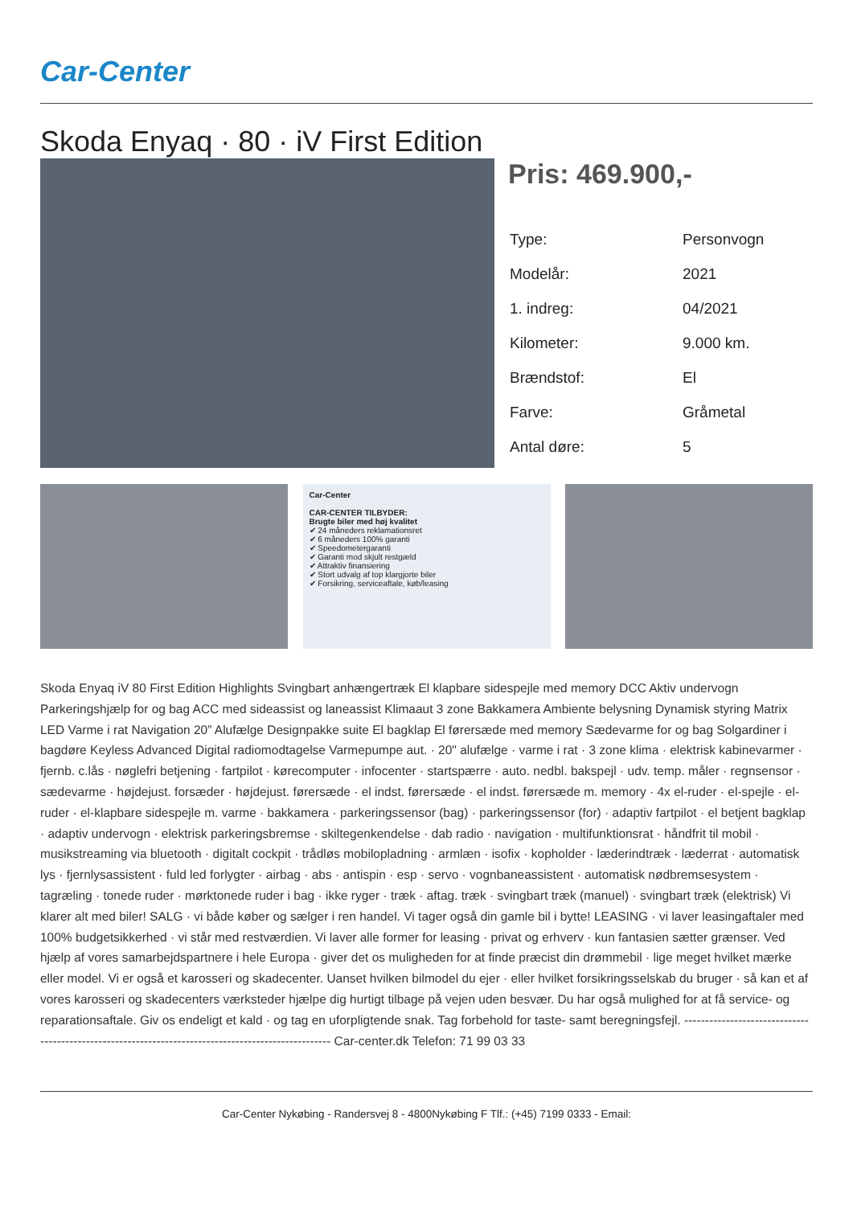Car-Center
Skoda Enyaq · 80 · iV First Edition
Pris: 469.900,-
| Type: | Personvogn |
| Modelår: | 2021 |
| 1. indreg: | 04/2021 |
| Kilometer: | 9.000 km. |
| Brændstof: | El |
| Farve: | Gråmetal |
| Antal døre: | 5 |
Car-Center
CAR-CENTER TILBYDER:
Brugte biler med høj kvalitet
✔ 24 måneders reklamationsret
✔ 6 måneders 100% garanti
✔ Speedometergaranti
✔ Garanti mod skjult restgæld
✔ Attraktiv finansiering
✔ Stort udvalg af top klargjorte biler
✔ Forsikring, serviceaftale, køb/leasing
Skoda Enyaq iV 80 First Edition Highlights Svingbart anhængertræk El klapbare sidespejle med memory DCC Aktiv undervogn Parkeringshjælp for og bag ACC med sideassist og laneassist Klimaaut 3 zone Bakkamera Ambiente belysning Dynamisk styring Matrix LED Varme i rat Navigation 20” Alufælge Designpakke suite El bagklap El førersæde med memory Sædevarme for og bag Solgardiner i bagdøre Keyless Advanced Digital radiomodtagelse Varmepumpe aut. · 20" alufælge · varme i rat · 3 zone klima · elektrisk kabinevarmer · fjernb. c.lås · nøglefri betjening · fartpilot · kørecomputer · infocenter · startspærre · auto. nedbl. bakspejl · udv. temp. måler · regnsensor · sædevarme · højdejust. forsæder · højdejust. førersæde · el indst. førersæde · el indst. førersæde m. memory · 4x el-ruder · el-spejle · el-ruder · el-klapbare sidespejle m. varme · bakkamera · parkeringssensor (bag) · parkeringssensor (for) · adaptiv fartpilot · el betjent bagklap · adaptiv undervogn · elektrisk parkeringsbremse · skiltegenkendelse · dab radio · navigation · multifunktionsrat · håndfrit til mobil · musikstreaming via bluetooth · digitalt cockpit · trådløs mobilopladning · armlæn · isofix · kopholder · læderindtræk · læderrat · automatisk lys · fjernlysassistent · fuld led forlygter · airbag · abs · antispin · esp · servo · vognbaneassistent · automatisk nødbremsesystem · tagræling · tonede ruder · mørktonede ruder i bag · ikke ryger · træk · aftag. træk · svingbart træk (manuel) · svingbart træk (elektrisk) Vi klarer alt med biler! SALG · vi både køber og sælger i ren handel. Vi tager også din gamle bil i bytte! LEASING · vi laver leasingaftaler med 100% budgetsikkerhed · vi står med restværdien. Vi laver alle former for leasing · privat og erhverv · kun fantasien sætter grænser. Ved hjælp af vores samarbejdspartnere i hele Europa · giver det os muligheden for at finde præcist din drømmebil · lige meget hvilket mærke eller model. Vi er også et karosseri og skadecenter. Uanset hvilken bilmodel du ejer · eller hvilket forsikringsselskab du bruger · så kan et af vores karosseri og skadecenters værksteder hjælpe dig hurtigt tilbage på vejen uden besvær. Du har også mulighed for at få service- og reparationsaftale. Giv os endeligt et kald · og tag en uforpligtende snak. Tag forbehold for taste- samt beregningsfejl. ---------------------------------------------------------------------------------------------------- Car-center.dk Telefon: 71 99 03 33
Car-Center Nykøbing - Randersvej 8 - 4800Nykøbing F Tlf.: (+45) 7199 0333 - Email: